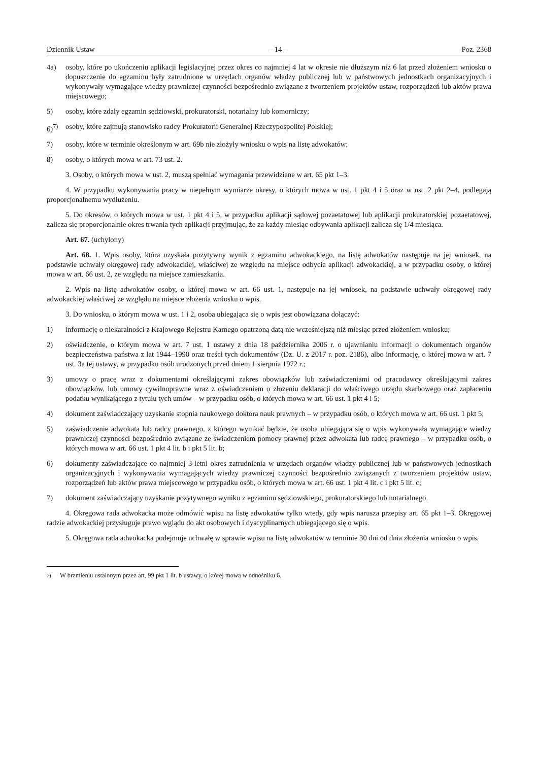Dziennik Ustaw – 14 – Poz. 2368
4a) osoby, które po ukończeniu aplikacji legislacyjnej przez okres co najmniej 4 lat w okresie nie dłuższym niż 6 lat przed złożeniem wniosku o dopuszczenie do egzaminu były zatrudnione w urzędach organów władzy publicznej lub w państwowych jednostkach organizacyjnych i wykonywały wymagające wiedzy prawniczej czynności bezpośrednio związane z tworzeniem projektów ustaw, rozporządzeń lub aktów prawa miejscowego;
5) osoby, które zdały egzamin sędziowski, prokuratorski, notarialny lub komorniczy;
6)<sup>7)</sup> osoby, które zajmują stanowisko radcy Prokuratorii Generalnej Rzeczypospolitej Polskiej;
7) osoby, które w terminie określonym w art. 69b nie złożyły wniosku o wpis na listę adwokatów;
8) osoby, o których mowa w art. 73 ust. 2.
3. Osoby, o których mowa w ust. 2, muszą spełniać wymagania przewidziane w art. 65 pkt 1–3.
4. W przypadku wykonywania pracy w niepełnym wymiarze okresy, o których mowa w ust. 1 pkt 4 i 5 oraz w ust. 2 pkt 2–4, podlegają proporcjonalnemu wydłużeniu.
5. Do okresów, o których mowa w ust. 1 pkt 4 i 5, w przypadku aplikacji sądowej pozaetatowej lub aplikacji prokuratorskiej pozaetatowej, zalicza się proporcjonalnie okres trwania tych aplikacji przyjmując, że za każdy miesiąc odbywania aplikacji zalicza się 1/4 miesiąca.
Art. 67. (uchylony)
Art. 68. 1. Wpis osoby, która uzyskała pozytywny wynik z egzaminu adwokackiego, na listę adwokatów następuje na jej wniosek, na podstawie uchwały okręgowej rady adwokackiej, właściwej ze względu na miejsce odbycia aplikacji adwokackiej, a w przypadku osoby, o której mowa w art. 66 ust. 2, ze względu na miejsce zamieszkania.
2. Wpis na listę adwokatów osoby, o której mowa w art. 66 ust. 1, następuje na jej wniosek, na podstawie uchwały okręgowej rady adwokackiej właściwej ze względu na miejsce złożenia wniosku o wpis.
3. Do wniosku, o którym mowa w ust. 1 i 2, osoba ubiegająca się o wpis jest obowiązana dołączyć:
1) informację o niekaralności z Krajowego Rejestru Karnego opatrzoną datą nie wcześniejszą niż miesiąc przed złożeniem wniosku;
2) oświadczenie, o którym mowa w art. 7 ust. 1 ustawy z dnia 18 października 2006 r. o ujawnianiu informacji o dokumentach organów bezpieczeństwa państwa z lat 1944–1990 oraz treści tych dokumentów (Dz. U. z 2017 r. poz. 2186), albo informację, o której mowa w art. 7 ust. 3a tej ustawy, w przypadku osób urodzonych przed dniem 1 sierpnia 1972 r.;
3) umowy o pracę wraz z dokumentami określającymi zakres obowiązków lub zaświadczeniami od pracodawcy określającymi zakres obowiązków, lub umowy cywilnoprawne wraz z oświadczeniem o złożeniu deklaracji do właściwego urzędu skarbowego oraz zapłaceniu podatku wynikającego z tytułu tych umów – w przypadku osób, o których mowa w art. 66 ust. 1 pkt 4 i 5;
4) dokument zaświadczający uzyskanie stopnia naukowego doktora nauk prawnych – w przypadku osób, o których mowa w art. 66 ust. 1 pkt 5;
5) zaświadczenie adwokata lub radcy prawnego, z którego wynikać będzie, że osoba ubiegająca się o wpis wykonywała wymagające wiedzy prawniczej czynności bezpośrednio związane ze świadczeniem pomocy prawnej przez adwokata lub radcę prawnego – w przypadku osób, o których mowa w art. 66 ust. 1 pkt 4 lit. b i pkt 5 lit. b;
6) dokumenty zaświadczające co najmniej 3-letni okres zatrudnienia w urzędach organów władzy publicznej lub w państwowych jednostkach organizacyjnych i wykonywania wymagających wiedzy prawniczej czynności bezpośrednio związanych z tworzeniem projektów ustaw, rozporządzeń lub aktów prawa miejscowego w przypadku osób, o których mowa w art. 66 ust. 1 pkt 4 lit. c i pkt 5 lit. c;
7) dokument zaświadczający uzyskanie pozytywnego wyniku z egzaminu sędziowskiego, prokuratorskiego lub notarialnego.
4. Okręgowa rada adwokacka może odmówić wpisu na listę adwokatów tylko wtedy, gdy wpis narusza przepisy art. 65 pkt 1–3. Okręgowej radzie adwokackiej przysługuje prawo wglądu do akt osobowych i dyscyplinarnych ubiegającego się o wpis.
5. Okręgowa rada adwokacka podejmuje uchwałę w sprawie wpisu na listę adwokatów w terminie 30 dni od dnia złożenia wniosku o wpis.
<sup>7)</sup> W brzmieniu ustalonym przez art. 99 pkt 1 lit. b ustawy, o której mowa w odnośniku 6.